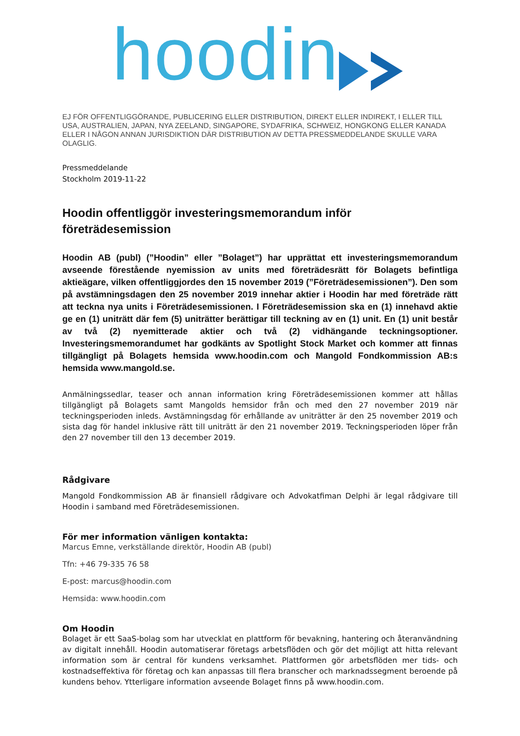hoodin
EJ FÖR OFFENTLIGGÖRANDE, PUBLICERING ELLER DISTRIBUTION, DIREKT ELLER INDIREKT, I ELLER TILL USA, AUSTRALIEN, JAPAN, NYA ZEELAND, SINGAPORE, SYDAFRIKA, SCHWEIZ, HONGKONG ELLER KANADA ELLER I NÅGON ANNAN JURISDIKTION DÄR DISTRIBUTION AV DETTA PRESSMEDDELANDE SKULLE VARA OLAGLIG.
Pressmeddelande
Stockholm 2019-11-22
Hoodin offentliggör investeringsmemorandum inför företrädesemission
Hoodin AB (publ) (”Hoodin” eller ”Bolaget”) har upprättat ett investeringsmemorandum avseende förestående nyemission av units med företrädesrätt för Bolagets befintliga aktieägare, vilken offentliggjordes den 15 november 2019 (”Företrädesemissionen”). Den som på avstämningsdagen den 25 november 2019 innehar aktier i Hoodin har med företräde rätt att teckna nya units i Företrädesemissionen. I Företrädesemission ska en (1) innehavd aktie ge en (1) uniträtt där fem (5) uniträtter berättigar till teckning av en (1) unit. En (1) unit består av två (2) nyemitterade aktier och två (2) vidhängande teckningsoptioner. Investeringsmemorandumet har godkänts av Spotlight Stock Market och kommer att finnas tillgängligt på Bolagets hemsida www.hoodin.com och Mangold Fondkommission AB:s hemsida www.mangold.se.
Anmälningssedlar, teaser och annan information kring Företrädesemissionen kommer att hållas tillgängligt på Bolagets samt Mangolds hemsidor från och med den 27 november 2019 när teckningsperioden inleds. Avstämningsdag för erhållande av uniträtter är den 25 november 2019 och sista dag för handel inklusive rätt till uniträtt är den 21 november 2019. Teckningsperioden löper från den 27 november till den 13 december 2019.
Rådgivare
Mangold Fondkommission AB är finansiell rådgivare och Advokatfiman Delphi är legal rådgivare till Hoodin i samband med Företrädesemissionen.
För mer information vänligen kontakta:
Marcus Emne, verkställande direktör, Hoodin AB (publ)
Tfn: +46 79-335 76 58
E-post: marcus@hoodin.com
Hemsida: www.hoodin.com
Om Hoodin
Bolaget är ett SaaS-bolag som har utvecklat en plattform för bevakning, hantering och återanvändning av digitalt innehåll. Hoodin automatiserar företags arbetsflöden och gör det möjligt att hitta relevant information som är central för kundens verksamhet. Plattformen gör arbetsflöden mer tids- och kostnadseffektiva för företag och kan anpassas till flera branscher och marknadssegment beroende på kundens behov. Ytterligare information avseende Bolaget finns på www.hoodin.com.